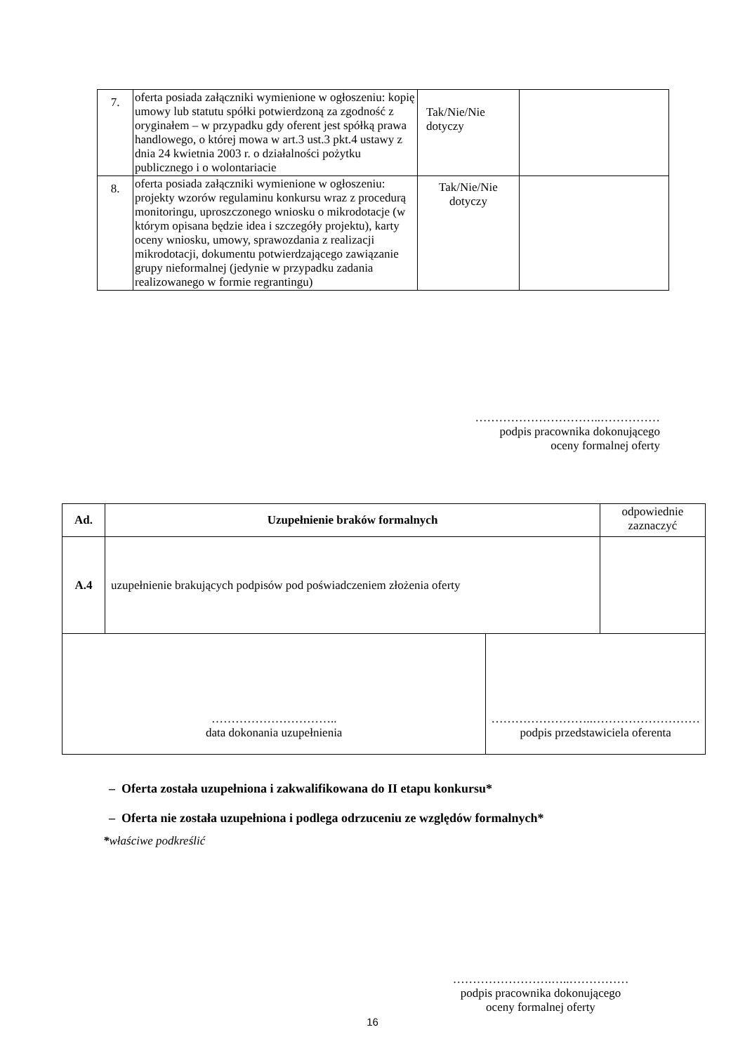| 7. | oferta posiada załączniki wymienione w ogłoszeniu: kopię umowy lub statutu spółki potwierdzoną za zgodność z oryginałem – w przypadku gdy oferent jest spółką prawa handlowego, o której mowa w art.3 ust.3 pkt.4 ustawy z dnia 24 kwietnia 2003 r. o działalności pożytku publicznego i o wolontariacie | Tak/Nie/Nie dotyczy | |
| 8. | oferta posiada załączniki wymienione w ogłoszeniu: projekty wzorów regulaminu konkursu wraz z procedurą monitoringu, uproszczonego wniosku o mikrodotacje (w którym opisana będzie idea i szczegóły projektu), karty oceny wniosku, umowy, sprawozdania z realizacji mikrodotacji, dokumentu potwierdzającego zawiązanie grupy nieformalnej (jedynie w przypadku zadania realizowanego w formie regrantingu) | Tak/Nie/Nie dotyczy | |
…………………………..……………
podpis pracownika dokonującego
oceny formalnej oferty
| Ad. | Uzupełnienie braków formalnych | | odpowiednie zaznaczyć |
| A.4 | uzupełnienie brakujących podpisów pod poświadczeniem złożenia oferty | | |
| ………………………….. data dokonania uzupełnienia | | ……………………..……………………… podpis przedstawiciela oferenta | |
– Oferta została uzupełniona i zakwalifikowana do II etapu konkursu*
– Oferta nie została uzupełniona i podlega odrzuceniu ze względów formalnych*
*właściwe podkreślić
…………………….…..……………
podpis pracownika dokonującego
oceny formalnej oferty
16